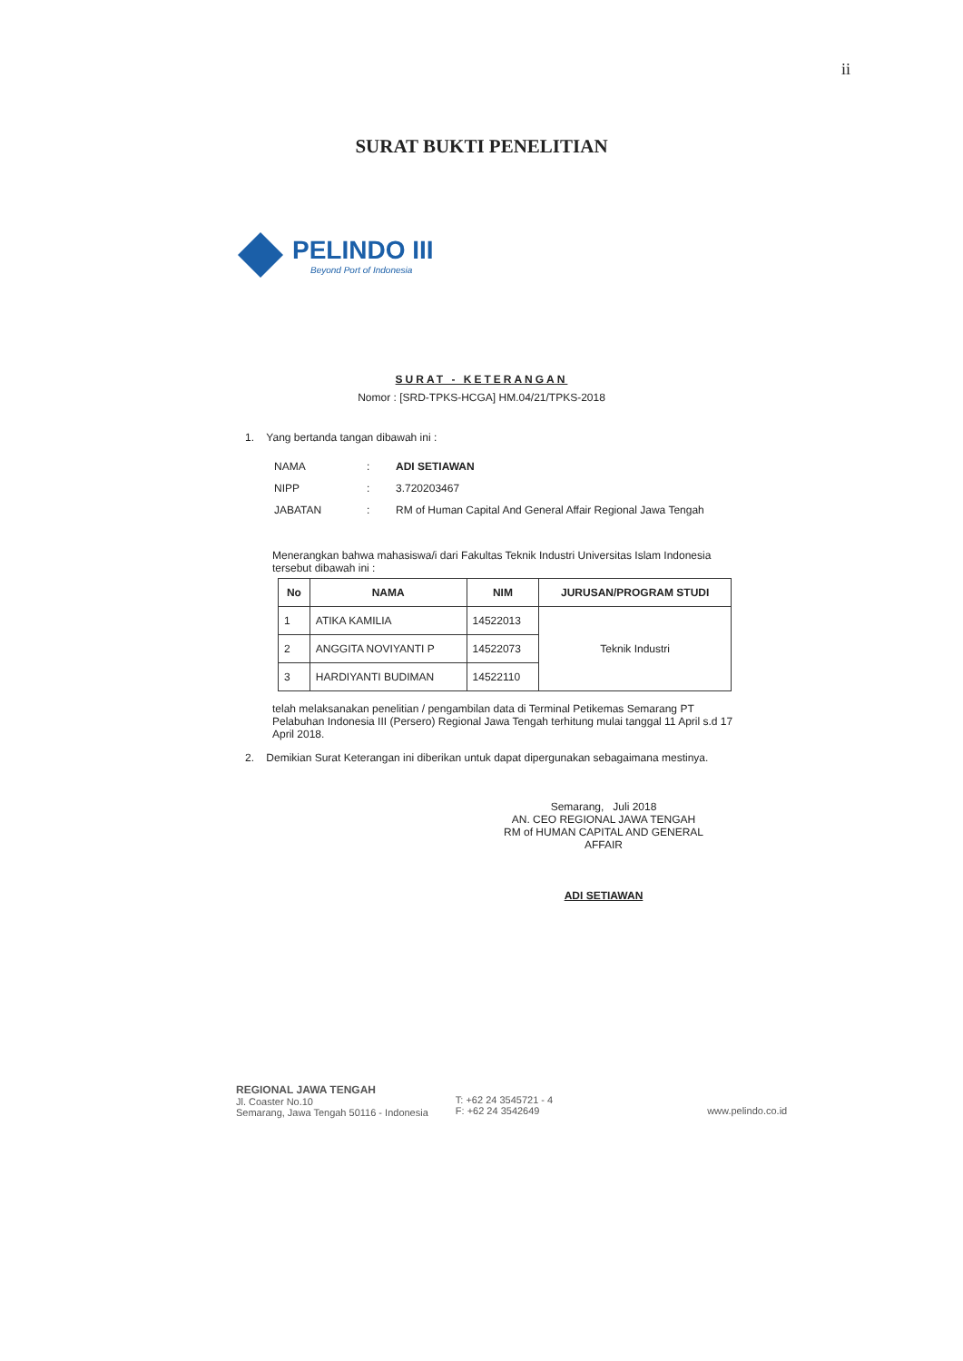ii
SURAT BUKTI PENELITIAN
PELINDO III
Beyond Port of Indonesia
SURAT - KETERANGAN
Nomor : [SRD-TPKS-HCGA] HM.04/21/TPKS-2018
1. Yang bertanda tangan dibawah ini :
| NAMA | : | ADI SETIAWAN |
| NIPP | : | 3.720203467 |
| JABATAN | : | RM of Human Capital And General Affair Regional Jawa Tengah |
Menerangkan bahwa mahasiswa/i dari Fakultas Teknik Industri Universitas Islam Indonesia tersebut dibawah ini :
| No | NAMA | NIM | JURUSAN/PROGRAM STUDI |
| --- | --- | --- | --- |
| 1 | ATIKA KAMILIA | 14522013 | Teknik Industri |
| 2 | ANGGITA NOVIYANTI P | 14522073 | |
| 3 | HARDIYANTI BUDIMAN | 14522110 | |
telah melaksanakan penelitian / pengambilan data di Terminal Petikemas Semarang PT Pelabuhan Indonesia III (Persero) Regional Jawa Tengah terhitung mulai tanggal 11 April s.d 17 April 2018.
2. Demikian Surat Keterangan ini diberikan untuk dapat dipergunakan sebagaimana mestinya.
Semarang, Juli 2018
AN. CEO REGIONAL JAWA TENGAH
RM of HUMAN CAPITAL AND GENERAL AFFAIR
ADI SETIAWAN
REGIONAL JAWA TENGAH
Jl. Coaster No.10
Semarang, Jawa Tengah 50116 - Indonesia
T: +62 24 3545721 - 4
F: +62 24 3542649
www.pelindo.co.id